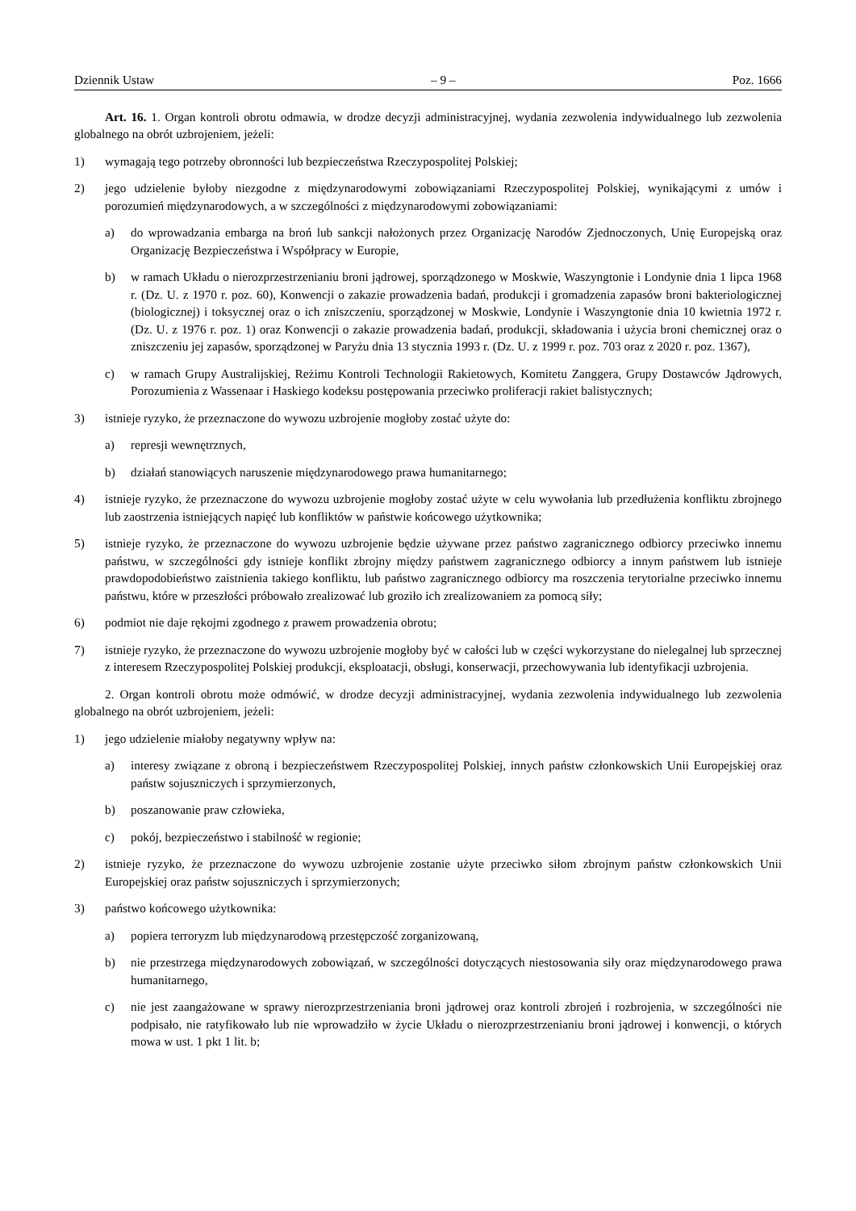Dziennik Ustaw – 9 – Poz. 1666
Art. 16. 1. Organ kontroli obrotu odmawia, w drodze decyzji administracyjnej, wydania zezwolenia indywidualnego lub zezwolenia globalnego na obrót uzbrojeniem, jeżeli:
1) wymagają tego potrzeby obronności lub bezpieczeństwa Rzeczypospolitej Polskiej;
2) jego udzielenie byłoby niezgodne z międzynarodowymi zobowiązaniami Rzeczypospolitej Polskiej, wynikającymi z umów i porozumień międzynarodowych, a w szczególności z międzynarodowymi zobowiązaniami:
a) do wprowadzania embarga na broń lub sankcji nałożonych przez Organizację Narodów Zjednoczonych, Unię Europejską oraz Organizację Bezpieczeństwa i Współpracy w Europie,
b) w ramach Układu o nierozprzestrzenianiu broni jądrowej, sporządzonego w Moskwie, Waszyngtonie i Londynie dnia 1 lipca 1968 r. (Dz. U. z 1970 r. poz. 60), Konwencji o zakazie prowadzenia badań, produkcji i gromadzenia zapasów broni bakteriologicznej (biologicznej) i toksycznej oraz o ich zniszczeniu, sporządzonej w Moskwie, Londynie i Waszyngtonie dnia 10 kwietnia 1972 r. (Dz. U. z 1976 r. poz. 1) oraz Konwencji o zakazie prowadzenia badań, produkcji, składowania i użycia broni chemicznej oraz o zniszczeniu jej zapasów, sporządzonej w Paryżu dnia 13 stycznia 1993 r. (Dz. U. z 1999 r. poz. 703 oraz z 2020 r. poz. 1367),
c) w ramach Grupy Australijskiej, Reżimu Kontroli Technologii Rakietowych, Komitetu Zanggera, Grupy Dostawców Jądrowych, Porozumienia z Wassenaar i Haskiego kodeksu postępowania przeciwko proliferacji rakiet balistycznych;
3) istnieje ryzyko, że przeznaczone do wywozu uzbrojenie mogłoby zostać użyte do:
a) represji wewnętrznych,
b) działań stanowiących naruszenie międzynarodowego prawa humanitarnego;
4) istnieje ryzyko, że przeznaczone do wywozu uzbrojenie mogłoby zostać użyte w celu wywołania lub przedłużenia konfliktu zbrojnego lub zaostrzenia istniejących napięć lub konfliktów w państwie końcowego użytkownika;
5) istnieje ryzyko, że przeznaczone do wywozu uzbrojenie będzie używane przez państwo zagranicznego odbiorcy przeciwko innemu państwu, w szczególności gdy istnieje konflikt zbrojny między państwem zagranicznego odbiorcy a innym państwem lub istnieje prawdopodobieństwo zaistnienia takiego konfliktu, lub państwo zagranicznego odbiorcy ma roszczenia terytorialne przeciwko innemu państwu, które w przeszłości próbowało zrealizować lub groziło ich zrealizowaniem za pomocą siły;
6) podmiot nie daje rękojmi zgodnego z prawem prowadzenia obrotu;
7) istnieje ryzyko, że przeznaczone do wywozu uzbrojenie mogłoby być w całości lub w części wykorzystane do nielegalnej lub sprzecznej z interesem Rzeczypospolitej Polskiej produkcji, eksploatacji, obsługi, konserwacji, przechowywania lub identyfikacji uzbrojenia.
2. Organ kontroli obrotu może odmówić, w drodze decyzji administracyjnej, wydania zezwolenia indywidualnego lub zezwolenia globalnego na obrót uzbrojeniem, jeżeli:
1) jego udzielenie miałoby negatywny wpływ na:
a) interesy związane z obroną i bezpieczeństwem Rzeczypospolitej Polskiej, innych państw członkowskich Unii Europejskiej oraz państw sojuszniczych i sprzymierzonych,
b) poszanowanie praw człowieka,
c) pokój, bezpieczeństwo i stabilność w regionie;
2) istnieje ryzyko, że przeznaczone do wywozu uzbrojenie zostanie użyte przeciwko siłom zbrojnym państw członkowskich Unii Europejskiej oraz państw sojuszniczych i sprzymierzonych;
3) państwo końcowego użytkownika:
a) popiera terroryzm lub międzynarodową przestępczość zorganizowaną,
b) nie przestrzega międzynarodowych zobowiązań, w szczególności dotyczących niestosowania siły oraz międzynarodowego prawa humanitarnego,
c) nie jest zaangażowane w sprawy nierozprzestrzeniania broni jądrowej oraz kontroli zbrojeń i rozbrojenia, w szczególności nie podpisało, nie ratyfikowało lub nie wprowadziło w życie Układu o nierozprzestrzenianiu broni jądrowej i konwencji, o których mowa w ust. 1 pkt 1 lit. b;